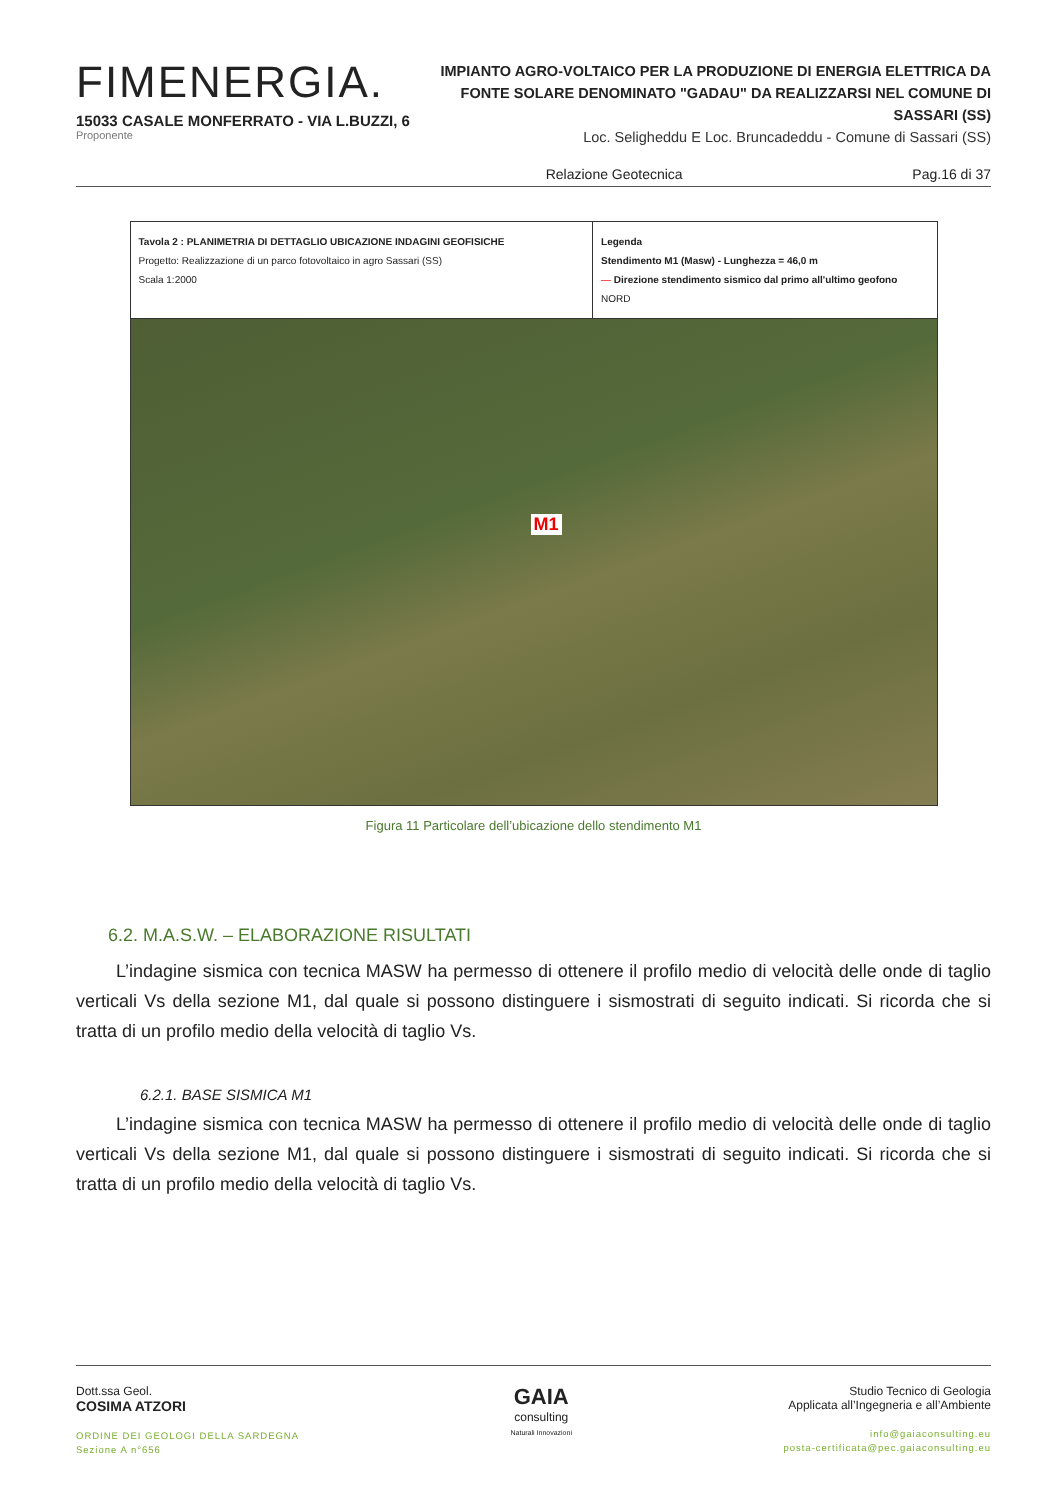FIMENERGIA.
15033 CASALE MONFERRATO - VIA L.BUZZI, 6
Proponente
IMPIANTO AGRO-VOLTAICO PER LA PRODUZIONE DI ENERGIA ELETTRICA DA FONTE SOLARE DENOMINATO "GADAU" DA REALIZZARSI NEL COMUNE DI SASSARI (SS)
Loc. Seligheddu E Loc. Bruncadeddu - Comune di Sassari (SS)
Relazione Geotecnica Pag.16 di 37
Tavola 2 : PLANIMETRIA DI DETTAGLIO UBICAZIONE INDAGINI GEOFISICHE
Progetto: Realizzazione di un parco fotovoltaico in agro Sassari (SS)
Scala 1:2000
Legenda
Stendimento M1 (Masw) - Lunghezza = 46,0 m
— Direzione stendimento sismico dal primo all'ultimo geofono NORD
M1
Figura 11 Particolare dell’ubicazione dello stendimento M1
6.2. M.A.S.W. – ELABORAZIONE RISULTATI
L’indagine sismica con tecnica MASW ha permesso di ottenere il profilo medio di velocità delle onde di taglio verticali Vs della sezione M1, dal quale si possono distinguere i sismostrati di seguito indicati. Si ricorda che si tratta di un profilo medio della velocità di taglio Vs.
6.2.1. BASE SISMICA M1
L’indagine sismica con tecnica MASW ha permesso di ottenere il profilo medio di velocità delle onde di taglio verticali Vs della sezione M1, dal quale si possono distinguere i sismostrati di seguito indicati. Si ricorda che si tratta di un profilo medio della velocità di taglio Vs.
Dott.ssa Geol.
COSIMA ATZORI
ORDINE DEI GEOLOGI DELLA SARDEGNA
Sezione A n°656
GAIA
consulting
Naturali Innovazioni
Studio Tecnico di Geologia
Applicata all’Ingegneria e all’Ambiente
info@gaiaconsulting.eu
posta-certificata@pec.gaiaconsulting.eu